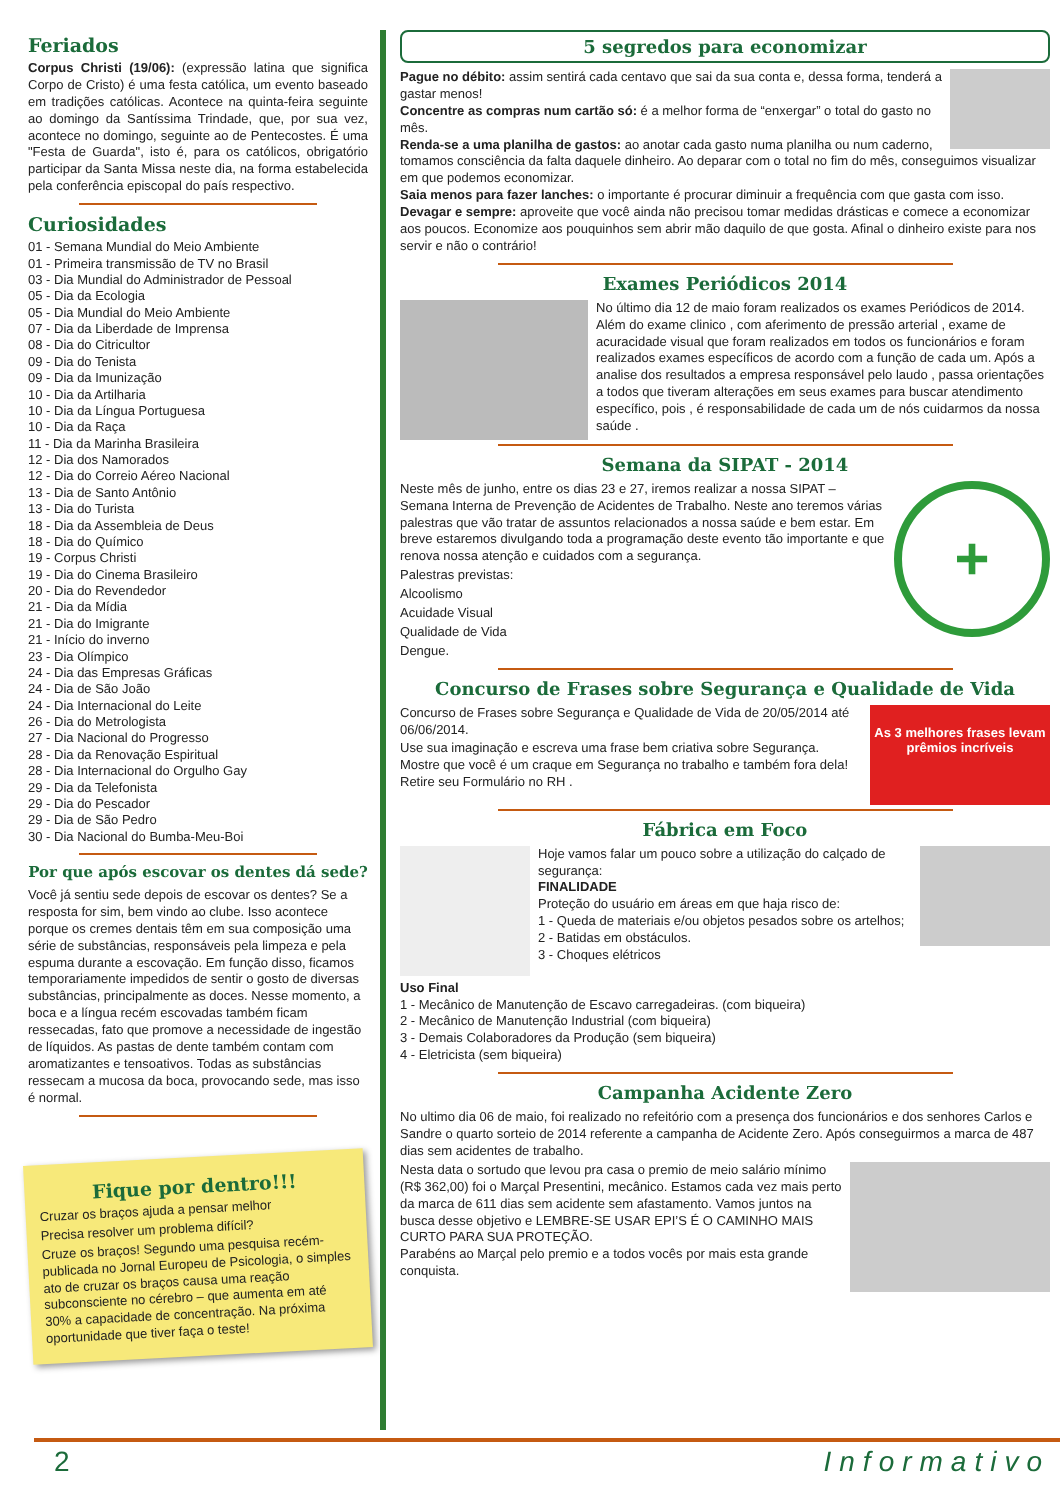Feriados
Corpus Christi (19/06): (expressão latina que significa Corpo de Cristo) é uma festa católica, um evento baseado em tradições católicas. Acontece na quinta-feira seguinte ao domingo da Santíssima Trindade, que, por sua vez, acontece no domingo, seguinte ao de Pentecostes. É uma "Festa de Guarda", isto é, para os católicos, obrigatório participar da Santa Missa neste dia, na forma estabelecida pela conferência episcopal do país respectivo.
Curiosidades
01 - Semana Mundial do Meio Ambiente
01 - Primeira transmissão de TV no Brasil
03 - Dia Mundial do Administrador de Pessoal
05 - Dia da Ecologia
05 - Dia Mundial do Meio Ambiente
07 - Dia da Liberdade de Imprensa
08 - Dia do Citricultor
09 - Dia do Tenista
09 - Dia da Imunização
10 - Dia da Artilharia
10 - Dia da Língua Portuguesa
10 - Dia da Raça
11 - Dia da Marinha Brasileira
12 - Dia dos Namorados
12 - Dia do Correio Aéreo Nacional
13 - Dia de Santo Antônio
13 - Dia do Turista
18 - Dia da Assembleia de Deus
18 - Dia do Químico
19 - Corpus Christi
19 - Dia do Cinema Brasileiro
20 - Dia do Revendedor
21 - Dia da Mídia
21 - Dia do Imigrante
21 - Início do inverno
23 - Dia Olímpico
24 - Dia das Empresas Gráficas
24 - Dia de São João
24 - Dia Internacional do Leite
26 - Dia do Metrologista
27 - Dia Nacional do Progresso
28 - Dia da Renovação Espiritual
28 - Dia Internacional do Orgulho Gay
29 - Dia da Telefonista
29 - Dia do Pescador
29 - Dia de São Pedro
30 - Dia Nacional do Bumba-Meu-Boi
Por que após escovar os dentes dá sede?
Você já sentiu sede depois de escovar os dentes? Se a resposta for sim, bem vindo ao clube. Isso acontece porque os cremes dentais têm em sua composição uma série de substâncias, responsáveis pela limpeza e pela espuma durante a escovação. Em função disso, ficamos temporariamente impedidos de sentir o gosto de diversas substâncias, principalmente as doces. Nesse momento, a boca e a língua recém escovadas também ficam ressecadas, fato que promove a necessidade de ingestão de líquidos. As pastas de dente também contam com aromatizantes e tensoativos. Todas as substâncias ressecam a mucosa da boca, provocando sede, mas isso é normal.
Fique por dentro!!!
Cruzar os braços ajuda a pensar melhor
Precisa resolver um problema difícil?
Cruze os braços! Segundo uma pesquisa recém-publicada no Jornal Europeu de Psicologia, o simples ato de cruzar os braços causa uma reação subconsciente no cérebro – que aumenta em até 30% a capacidade de concentração. Na próxima oportunidade que tiver faça o teste!
5 segredos para economizar
Pague no débito: assim sentirá cada centavo que sai da sua conta e, dessa forma, tenderá a gastar menos!
Concentre as compras num cartão só: é a melhor forma de “enxergar” o total do gasto no mês.
Renda-se a uma planilha de gastos: ao anotar cada gasto numa planilha ou num caderno, tomamos consciência da falta daquele dinheiro. Ao deparar com o total no fim do mês, conseguimos visualizar em que podemos economizar.
Saia menos para fazer lanches: o importante é procurar diminuir a frequência com que gasta com isso.
Devagar e sempre: aproveite que você ainda não precisou tomar medidas drásticas e comece a economizar aos poucos. Economize aos pouquinhos sem abrir mão daquilo de que gosta. Afinal o dinheiro existe para nos servir e não o contrário!
Exames Periódicos 2014
No último dia 12 de maio foram realizados os exames Periódicos de 2014. Além do exame clinico , com aferimento de pressão arterial , exame de acuracidade visual que foram realizados em todos os funcionários e foram realizados exames específicos de acordo com a função de cada um. Após a analise dos resultados a empresa responsável pelo laudo , passa orientações a todos que tiveram alterações em seus exames para buscar atendimento específico, pois , é responsabilidade de cada um de nós cuidarmos da nossa saúde .
Semana da SIPAT - 2014
+
Neste mês de junho, entre os dias 23 e 27, iremos realizar a nossa SIPAT – Semana Interna de Prevenção de Acidentes de Trabalho. Neste ano teremos várias palestras que vão tratar de assuntos relacionados a nossa saúde e bem estar. Em breve estaremos divulgando toda a programação deste evento tão importante e que renova nossa atenção e cuidados com a segurança.
Palestras previstas:
Alcoolismo
Acuidade Visual
Qualidade de Vida
Dengue.
Concurso de Frases sobre Segurança e Qualidade de Vida
As 3 melhores frases levam prêmios incríveis
Concurso de Frases sobre Segurança e Qualidade de Vida de 20/05/2014 até 06/06/2014.
Use sua imaginação e escreva uma frase bem criativa sobre Segurança. Mostre que você é um craque em Segurança no trabalho e também fora dela! Retire seu Formulário no RH .
Fábrica em Foco
Hoje vamos falar um pouco sobre a utilização do calçado de segurança:
FINALIDADE
Proteção do usuário em áreas em que haja risco de:
1 - Queda de materiais e/ou objetos pesados sobre os artelhos;
2 - Batidas em obstáculos.
3 - Choques elétricos
Uso Final
1 - Mecânico de Manutenção de Escavo carregadeiras. (com biqueira)
2 - Mecânico de Manutenção Industrial (com biqueira)
3 - Demais Colaboradores da Produção (sem biqueira)
4 - Eletricista (sem biqueira)
Campanha Acidente Zero
No ultimo dia 06 de maio, foi realizado no refeitório com a presença dos funcionários e dos senhores Carlos e Sandre o quarto sorteio de 2014 referente a campanha de Acidente Zero. Após conseguirmos a marca de 487 dias sem acidentes de trabalho.
Nesta data o sortudo que levou pra casa o premio de meio salário mínimo (R$ 362,00) foi o Marçal Presentini, mecânico. Estamos cada vez mais perto da marca de 611 dias sem acidente sem afastamento. Vamos juntos na busca desse objetivo e LEMBRE-SE USAR EPI’S É O CAMINHO MAIS CURTO PARA SUA PROTEÇÃO.
Parabéns ao Marçal pelo premio e a todos vocês por mais esta grande conquista.
2 Informativo